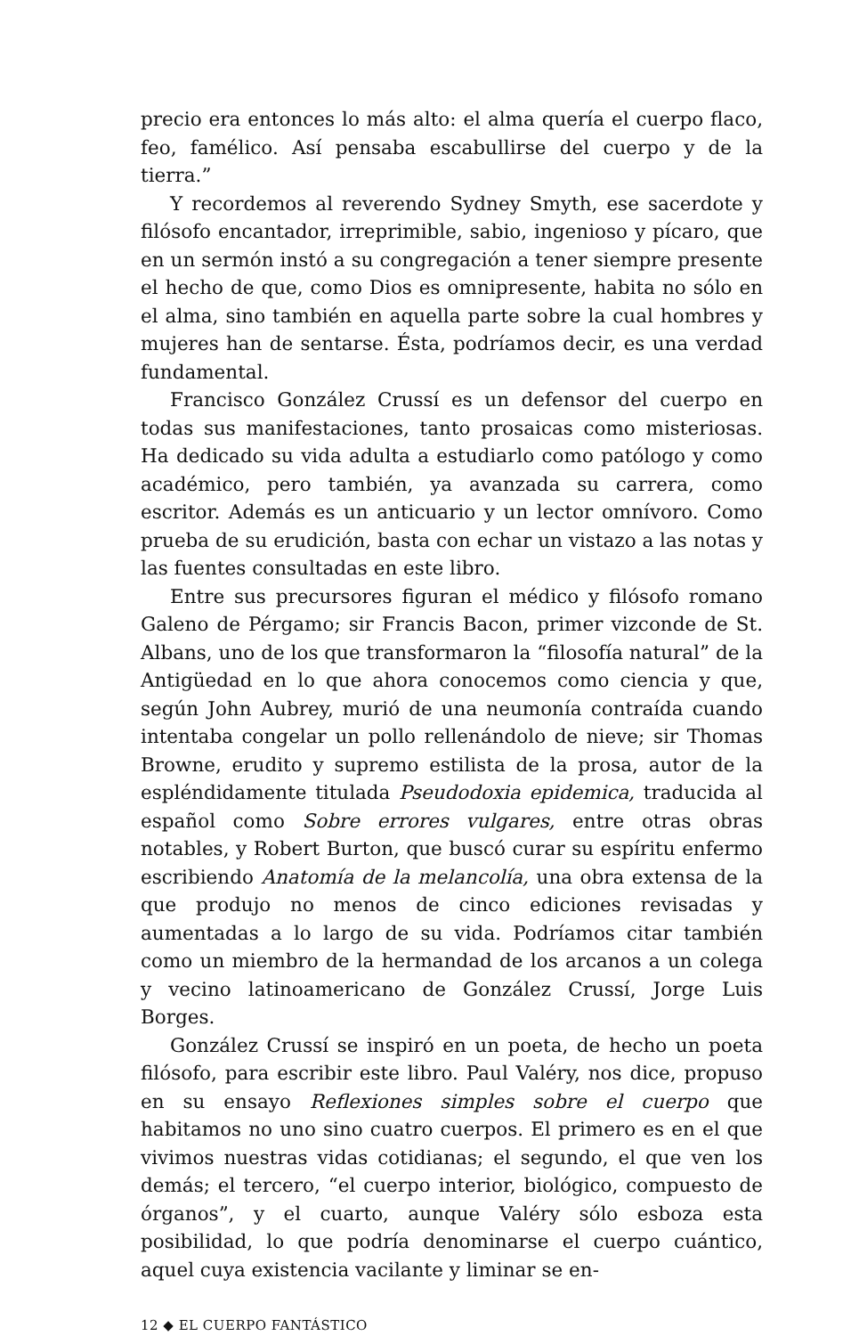precio era entonces lo más alto: el alma quería el cuerpo flaco, feo, famélico. Así pensaba escabullirse del cuerpo y de la tierra.”
Y recordemos al reverendo Sydney Smyth, ese sacerdote y filósofo encantador, irreprimible, sabio, ingenioso y pícaro, que en un sermón instó a su congregación a tener siempre presente el hecho de que, como Dios es omnipresente, habita no sólo en el alma, sino también en aquella parte sobre la cual hombres y mujeres han de sentarse. Ésta, podríamos decir, es una verdad fundamental.
Francisco González Crussí es un defensor del cuerpo en todas sus manifestaciones, tanto prosaicas como misteriosas. Ha dedicado su vida adulta a estudiarlo como patólogo y como académico, pero también, ya avanzada su carrera, como escritor. Además es un anticuario y un lector omnívoro. Como prueba de su erudición, basta con echar un vistazo a las notas y las fuentes consultadas en este libro.
Entre sus precursores figuran el médico y filósofo romano Galeno de Pérgamo; sir Francis Bacon, primer vizconde de St. Albans, uno de los que transformaron la “filosofía natural” de la Antigüedad en lo que ahora conocemos como ciencia y que, según John Aubrey, murió de una neumonía contraída cuando intentaba congelar un pollo rellenándolo de nieve; sir Thomas Browne, erudito y supremo estilista de la prosa, autor de la espléndidamente titulada Pseudodoxia epidemica, traducida al español como Sobre errores vulgares, entre otras obras notables, y Robert Burton, que buscó curar su espíritu enfermo escribiendo Anatomía de la melancolía, una obra extensa de la que produjo no menos de cinco ediciones revisadas y aumentadas a lo largo de su vida. Podríamos citar también como un miembro de la hermandad de los arcanos a un colega y vecino latinoamericano de González Crussí, Jorge Luis Borges.
González Crussí se inspiró en un poeta, de hecho un poeta filósofo, para escribir este libro. Paul Valéry, nos dice, propuso en su ensayo Reflexiones simples sobre el cuerpo que habitamos no uno sino cuatro cuerpos. El primero es en el que vivimos nuestras vidas cotidianas; el segundo, el que ven los demás; el tercero, “el cuerpo interior, biológico, compuesto de órganos”, y el cuarto, aunque Valéry sólo esboza esta posibilidad, lo que podría denominarse el cuerpo cuántico, aquel cuya existencia vacilante y liminar se en-
12 ◆ EL CUERPO FANTÁSTICO